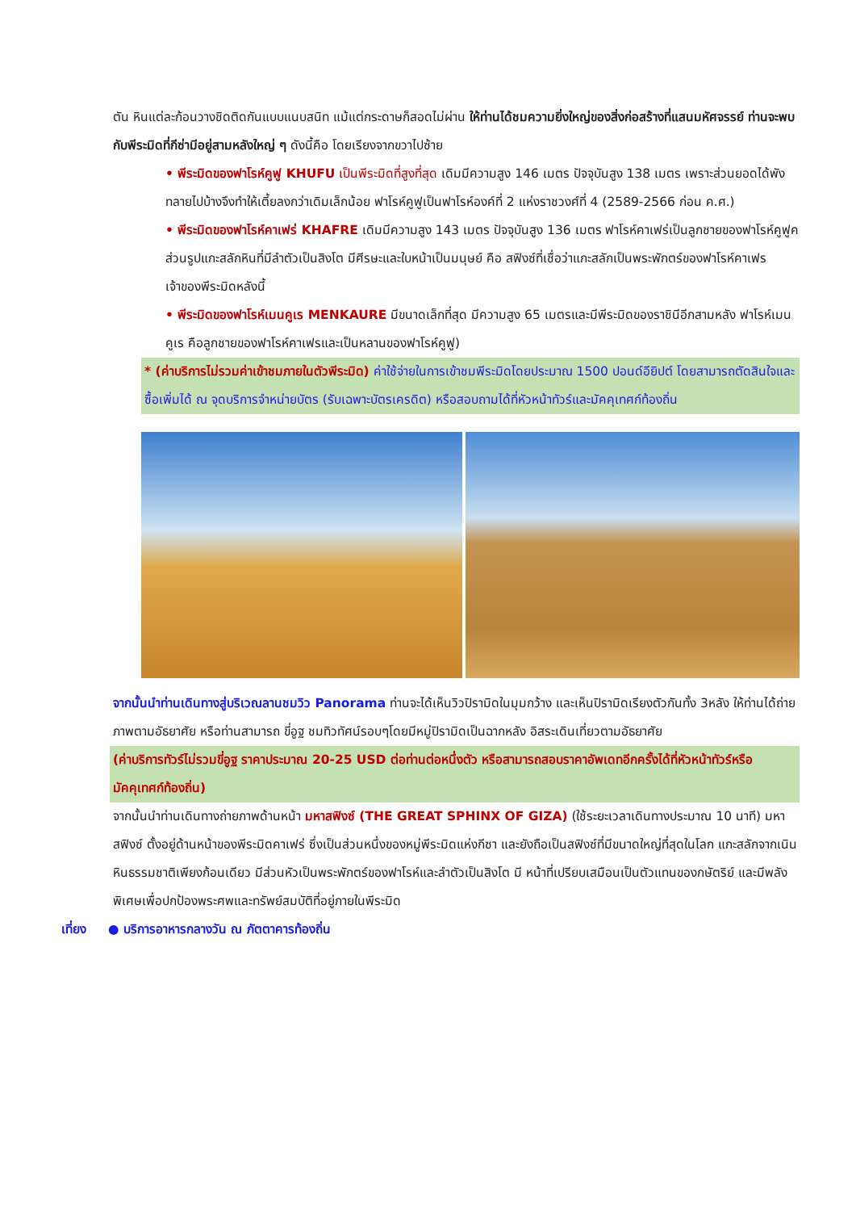ตัน หินแต่ละก้อนวางชิดติดกันแบบแนบสนิท แม้แต่กระดาษก็สอดไม่ผ่าน ให้ท่านได้ชมความยิ่งใหญ่ของสิ่งก่อสร้างที่แสนมหัศจรรย์ ท่านจะพบกับพีระมิดที่กีซ่ามีอยู่สามหลังใหญ่ ๆ ดังนี้คือ โดยเรียงจากขวาไปซ้าย
• พีระมิดของฟาโรห์คูฟู KHUFU เป็นพีระมิดที่สูงที่สุด เดิมมีความสูง 146 เมตร ปัจจุบันสูง 138 เมตร เพราะส่วนยอดได้พังทลายไปบ้างจึงทำให้เตี้ยลงกว่าเดิมเล็กน้อย ฟาโรห์คูฟูเป็นฟาโรห์องค์ที่ 2 แห่งราชวงศ์ที่ 4 (2589-2566 ก่อน ค.ศ.)
• พีระมิดของฟาโรห์คาเฟร่ KHAFRE เดิมมีความสูง 143 เมตร ปัจจุบันสูง 136 เมตร ฟาโรห์คาเฟร่เป็นลูกชายของฟาโรห์คูฟูค ส่วนรูปแกะสลักหินที่มีลำตัวเป็นสิงโต มีศีรษะและใบหน้าเป็นมนุษย์ คือ สฟิงซ์ที่เชื่อว่าแกะสลักเป็นพระพักตร์ของฟาโรห์คาเฟรเจ้าของพีระมิดหลังนี้
• พีระมิดของฟาโรห์เมนคูเร MENKAURE มีขนาดเล็กที่สุด มีความสูง 65 เมตรและมีพีระมิดของราชินีอีกสามหลัง ฟาโรห์เมนคูเร คือลูกชายของฟาโรห์คาเฟรและเป็นหลานของฟาโรห์คูฟู)
* (ค่าบริการไม่รวมค่าเข้าชมภายในตัวพีระมิด) ค่าใช้จ่ายในการเข้าชมพีระมิดโดยประมาณ 1500 ปอนด์อียิปต์ โดยสามารถตัดสินใจและซื้อเพิ่มได้ ณ จุดบริการจำหน่ายบัตร (รับเฉพาะบัตรเครดิต) หรือสอบถามได้ที่หัวหน้าทัวร์และมัคคุเทศก์ท้องถิ่น
จากนั้นนำท่านเดินทางสู่บริเวณลานชมวิว Panorama ท่านจะได้เห็นวิวปิรามิดในมุมกว้าง และเห็นปิรามิดเรียงตัวกันทั้ง 3หลัง ให้ท่านได้ถ่ายภาพตามอัธยาศัย หรือท่านสามารถ ขี่อูฐ ชมทิวทัศน์รอบๆโดยมีหมู่ปิรามิดเป็นฉากหลัง อิสระเดินเที่ยวตามอัธยาศัย
(ค่าบริการทัวร์ไม่รวมขี่อูฐ ราคาประมาณ 20-25 USD ต่อท่านต่อหนึ่งตัว หรือสามารถสอบราคาอัพเดทอีกครั้งได้ที่หัวหน้าทัวร์หรือมัคคุเทศก์ท้องถิ่น)
จากนั้นนำท่านเดินทางถ่ายภาพด้านหน้า มหาสฟิงซ์ (THE GREAT SPHINX OF GIZA) (ใช้ระยะเวลาเดินทางประมาณ 10 นาที) มหาสฟิงซ์ ตั้งอยู่ด้านหน้าของพีระมิดคาเฟร่ ซึ่งเป็นส่วนหนึ่งของหมู่พีระมิดแห่งกีซา และยังถือเป็นสฟิงซ์ที่มีขนาดใหญ่ที่สุดในโลก แกะสลักจากเนินหินธรรมชาติเพียงก้อนเดียว มีส่วนหัวเป็นพระพักตร์ของฟาโรห์และลำตัวเป็นสิงโต มี หน้าที่เปรียบเสมือนเป็นตัวแทนของกษัตริย์ และมีพลังพิเศษเพื่อปกป้องพระศพและทรัพย์สมบัติที่อยู่ภายในพีระมิด
เที่ยง ● บริการอาหารกลางวัน ณ ภัตตาคารท้องถิ่น